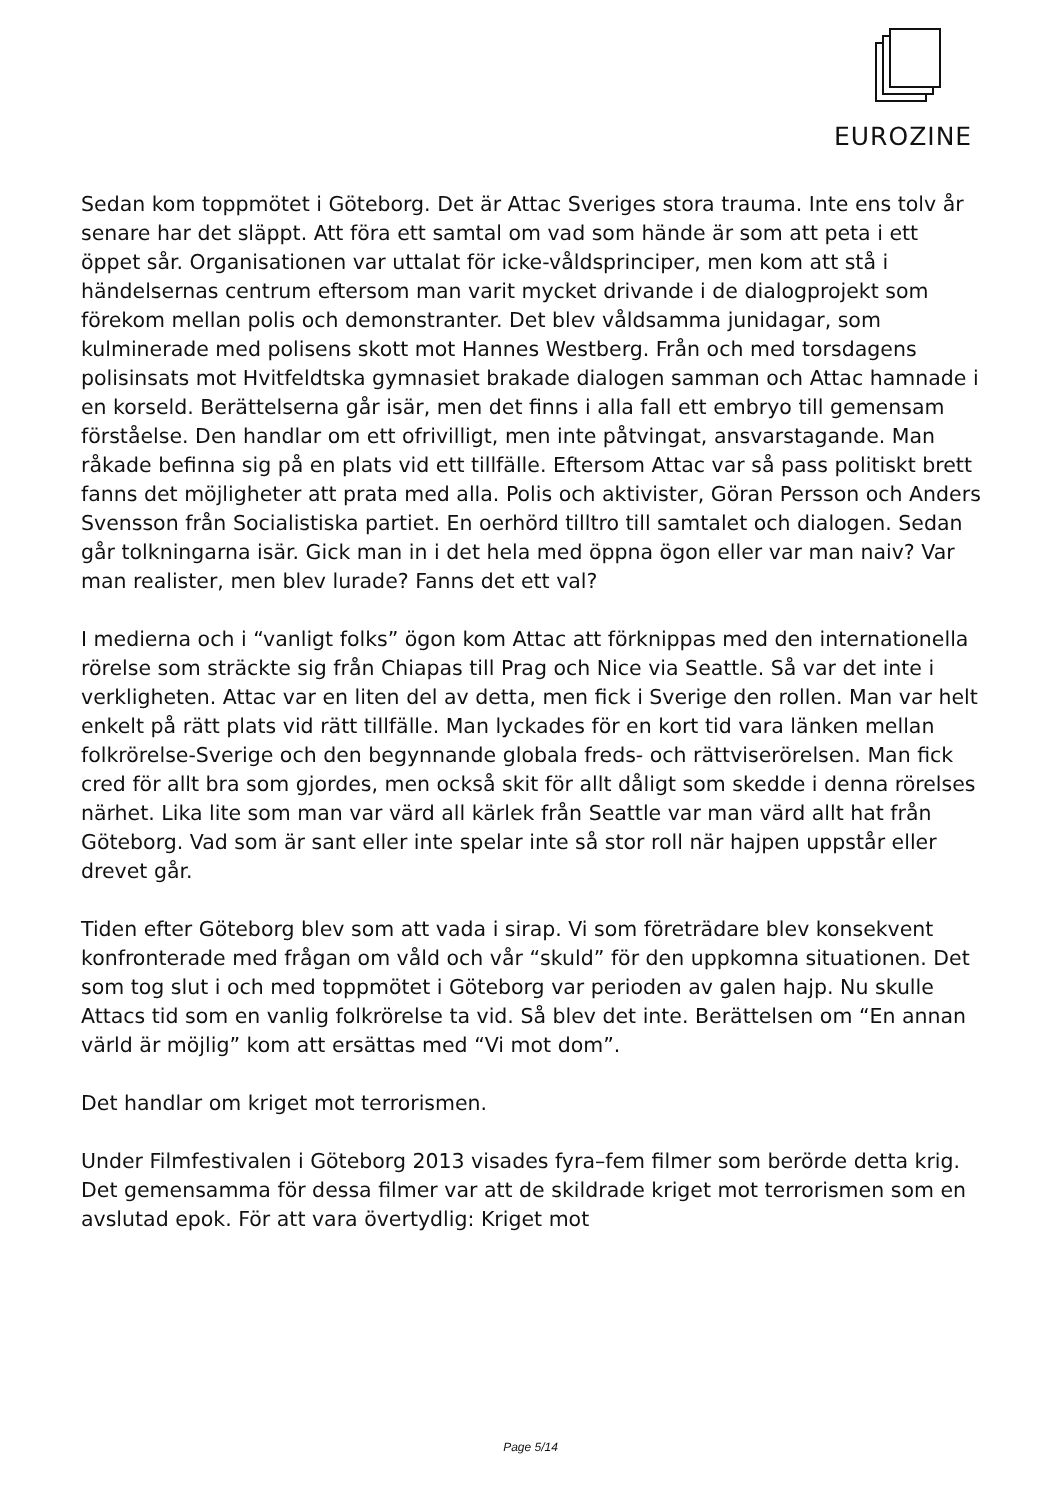EUROZINE
Sedan kom toppmötet i Göteborg. Det är Attac Sveriges stora trauma. Inte ens tolv år senare har det släppt. Att föra ett samtal om vad som hände är som att peta i ett öppet sår. Organisationen var uttalat för icke-våldsprinciper, men kom att stå i händelsernas centrum eftersom man varit mycket drivande i de dialogprojekt som förekom mellan polis och demonstranter. Det blev våldsamma junidagar, som kulminerade med polisens skott mot Hannes Westberg. Från och med torsdagens polisinsats mot Hvitfeldtska gymnasiet brakade dialogen samman och Attac hamnade i en korseld. Berättelserna går isär, men det finns i alla fall ett embryo till gemensam förståelse. Den handlar om ett ofrivilligt, men inte påtvingat, ansvarstagande. Man råkade befinna sig på en plats vid ett tillfälle. Eftersom Attac var så pass politiskt brett fanns det möjligheter att prata med alla. Polis och aktivister, Göran Persson och Anders Svensson från Socialistiska partiet. En oerhörd tilltro till samtalet och dialogen. Sedan går tolkningarna isär. Gick man in i det hela med öppna ögon eller var man naiv? Var man realister, men blev lurade? Fanns det ett val?
I medierna och i “vanligt folks” ögon kom Attac att förknippas med den internationella rörelse som sträckte sig från Chiapas till Prag och Nice via Seattle. Så var det inte i verkligheten. Attac var en liten del av detta, men fick i Sverige den rollen. Man var helt enkelt på rätt plats vid rätt tillfälle. Man lyckades för en kort tid vara länken mellan folkrörelse-Sverige och den begynnande globala freds- och rättviserörelsen. Man fick cred för allt bra som gjordes, men också skit för allt dåligt som skedde i denna rörelses närhet. Lika lite som man var värd all kärlek från Seattle var man värd allt hat från Göteborg. Vad som är sant eller inte spelar inte så stor roll när hajpen uppstår eller drevet går.
Tiden efter Göteborg blev som att vada i sirap. Vi som företrädare blev konsekvent konfronterade med frågan om våld och vår “skuld” för den uppkomna situationen. Det som tog slut i och med toppmötet i Göteborg var perioden av galen hajp. Nu skulle Attacs tid som en vanlig folkrörelse ta vid. Så blev det inte. Berättelsen om “En annan värld är möjlig” kom att ersättas med “Vi mot dom”.
Det handlar om kriget mot terrorismen.
Under Filmfestivalen i Göteborg 2013 visades fyra–fem filmer som berörde detta krig. Det gemensamma för dessa filmer var att de skildrade kriget mot terrorismen som en avslutad epok. För att vara övertydlig: Kriget mot
Page 5/14